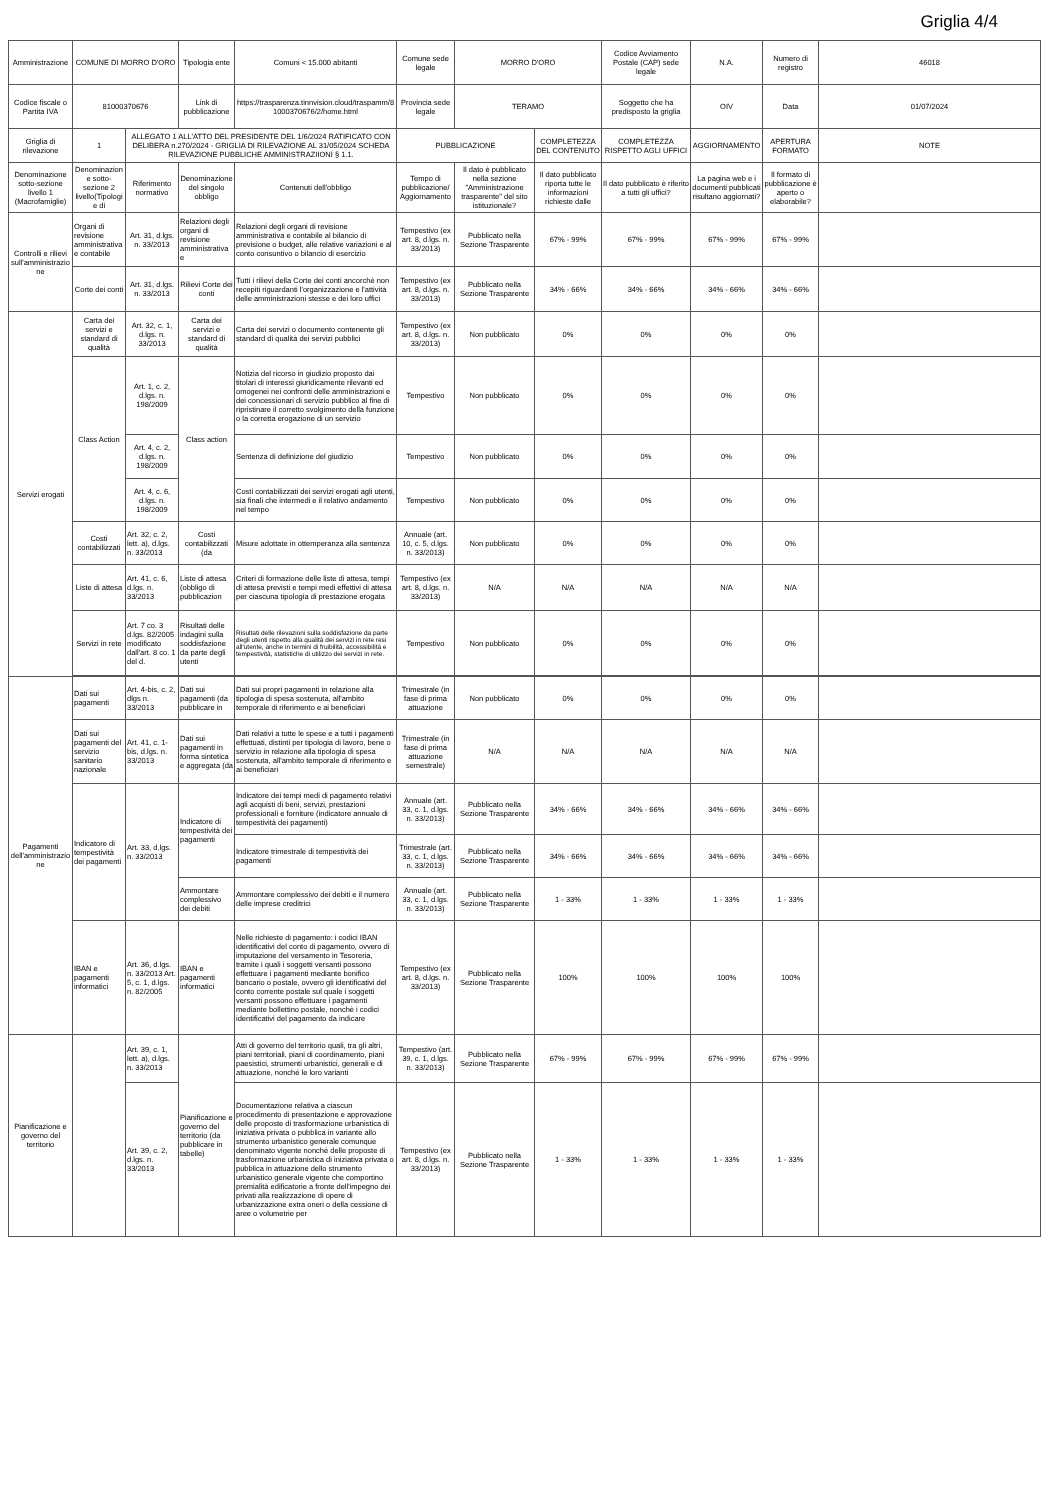Griglia 4/4
| Amministrazione | COMUNE DI MORRO D'ORO | | Tipologia ente | Comuni < 15.000 abitanti | Comune sede legale | MORRO D'ORO | | Codice Avviamento Postale (CAP) sede legale | N.A. | Numero di registro | 46018 |
| Codice fiscale o Partita IVA | 81000370676 | | Link di pubblicazione | https://trasparenza.tinnvision.cloud/traspamm/81000370676/2/home.html | Provincia sede legale | TERAMO | | Soggetto che ha predisposto la griglia | OIV | Data | 01/07/2024 |
| Griglia di rilevazione | 1 | ALLEGATO 1 ALL'ATTO DEL PRESIDENTE DEL 1/6/2024 RATIFICATO CON DELIBERA n.270/2024 - GRIGLIA DI RILEVAZIONE AL 31/05/2024 SCHEDA RILEVAZIONE PUBBLICHE AMMINISTRAZIIONI § 1.1. | | | PUBBLICAZIONE | | COMPLETEZZA DEL CONTENUTO | COMPLETEZZA RISPETTO AGLI UFFICI | AGGIORNAMENTO | APERTURA FORMATO | NOTE |
| Denominazione sotto-sezione livello 1 (Macrofamiglie) | Denominazione sotto-sezione 2 livello(Tipologie di | Riferimento normativo | Denominazione del singolo obbligo | Contenuti dell'obbligo | Tempo di pubblicazione/ Aggiornamento | Il dato è pubblicato nella sezione "Amministrazione trasparente" del sito istituzionale? | Il dato pubblicato riporta tutte le informazioni richieste dalle | Il dato pubblicato è riferito a tutti gli uffici? | La pagina web e i documenti pubblicati risultano aggiornati? | Il formato di pubblicazione è aperto o elaborabile? | |
| Controlli e rilievi sull'amministrazione | Organi di revisione amministrativa e contabile | Art. 31, d.lgs. n. 33/2013 | Relazioni degli organi di revisione amministrativa e | Relazioni degli organi di revisione amministrativa e contabile al bilancio di previsione o budget, alle relative variazioni e al conto consuntivo o bilancio di esercizio | Tempestivo (ex art. 8, d.lgs. n. 33/2013) | Pubblicato nella Sezione Trasparente | 67% - 99% | 67% - 99% | 67% - 99% | 67% - 99% | |
| | Corte dei conti | Art. 31, d.lgs. n. 33/2013 | Rilievi Corte dei conti | Tutti i rilievi della Corte dei conti ancorchè non recepiti riguardanti l'organizzazione e l'attività delle amministrazioni stesse e dei loro uffici | Tempestivo (ex art. 8, d.lgs. n. 33/2013) | Pubblicato nella Sezione Trasparente | 34% - 66% | 34% - 66% | 34% - 66% | 34% - 66% | |
| Servizi erogati | Carta dei servizi e standard di qualità | Art. 32, c. 1, d.lgs. n. 33/2013 | Carta dei servizi e standard di qualità | Carta dei servizi o documento contenente gli standard di qualità dei servizi pubblici | Tempestivo (ex art. 8, d.lgs. n. 33/2013) | Non pubblicato | 0% | 0% | 0% | 0% | |
| | Class Action | Art. 1, c. 2, d.lgs. n. 198/2009 | Class action | Notizia del ricorso in giudizio proposto dai titolari di interessi giuridicamente rilevanti ed omogenei nei confronti delle amministrazioni e dei concessionari di servizio pubblico al fine di ripristinare il corretto svolgimento della funzione o la corretta erogazione di un servizio | Tempestivo | Non pubblicato | 0% | 0% | 0% | 0% | |
| | | Art. 4, c. 2, d.lgs. n. 198/2009 | | Sentenza di definizione del giudizio | Tempestivo | Non pubblicato | 0% | 0% | 0% | 0% | |
| | | Art. 4, c. 6, d.lgs. n. 198/2009 | | Costi contabilizzati dei servizi erogati agli utenti, sia finali che intermedi e il relativo andamento nel tempo | Tempestivo | Non pubblicato | 0% | 0% | 0% | 0% | |
| | Costi contabilizzati | Art. 32, c. 2, lett. a), d.lgs. n. 33/2013 | Costi contabilizzati (da | Misure adottate in ottemperanza alla sentenza | Annuale (art. 10, c. 5, d.lgs. n. 33/2013) | Non pubblicato | 0% | 0% | 0% | 0% | |
| | Liste di attesa | Art. 41, c. 6, d.lgs. n. 33/2013 | Liste di attesa (obbligo di pubblicazion | Criteri di formazione delle liste di attesa, tempi di attesa previsti e tempi medi effettivi di attesa per ciascuna tipologia di prestazione erogata | Tempestivo (ex art. 8, d.lgs. n. 33/2013) | N/A | N/A | N/A | N/A | N/A | |
| | Servizi in rete | Art. 7 co. 3 d.lgs. 82/2005 modificato dall'art. 8 co. 1 del d. | Risultati delle indagini sulla soddisfazione da parte degli utenti | Risultati delle rilevazioni sulla soddisfazione da parte degli utenti rispetto alla qualità dei servizi in rete resi all'utente, anche in termini di fruibilità, accessibilità e tempestività, statistiche di utilizzo dei servizi in rete. | Tempestivo | Non pubblicato | 0% | 0% | 0% | 0% | |
| Pagamenti dell'amministrazione | Dati sui pagamenti | Art. 4-bis, c. 2, dlgs n. 33/2013 | Dati sui pagamenti (da pubblicare in | Dati sui propri pagamenti in relazione alla tipologia di spesa sostenuta, all'ambito temporale di riferimento e ai beneficiari | Trimestrale (in fase di prima attuazione | Non pubblicato | 0% | 0% | 0% | 0% | |
| | Dati sui pagamenti del servizio sanitario nazionale | Art. 41, c. 1-bis, d.lgs. n. 33/2013 | Dati sui pagamenti in forma sintetica e aggregata (da | Dati relativi a tutte le spese e a tutti i pagamenti effettuati, distinti per tipologia di lavoro, bene o servizio in relazione alla tipologia di spesa sostenuta, all'ambito temporale di riferimento e ai beneficiari | Trimestrale (in fase di prima attuazione semestrale) | N/A | N/A | N/A | N/A | N/A | |
| | Indicatore di tempestività dei pagamenti | Art. 33, d.lgs. n. 33/2013 | Indicatore di tempestività dei pagamenti | Indicatore dei tempi medi di pagamento relativi agli acquisti di beni, servizi, prestazioni professionali e forniture (indicatore annuale di tempestività dei pagamenti) | Annuale (art. 33, c. 1, d.lgs. n. 33/2013) | Pubblicato nella Sezione Trasparente | 34% - 66% | 34% - 66% | 34% - 66% | 34% - 66% | |
| | | | | Indicatore trimestrale di tempestività dei pagamenti | Trimestrale (art. 33, c. 1, d.lgs. n. 33/2013) | Pubblicato nella Sezione Trasparente | 34% - 66% | 34% - 66% | 34% - 66% | 34% - 66% | |
| | | | Ammontare complessivo dei debiti | Ammontare complessivo dei debiti e il numero delle imprese creditrici | Annuale (art. 33, c. 1, d.lgs. n. 33/2013) | Pubblicato nella Sezione Trasparente | 1 - 33% | 1 - 33% | 1 - 33% | 1 - 33% | |
| | IBAN e pagamenti informatici | Art. 36, d.lgs. n. 33/2013 Art. 5, c. 1, d.lgs. n. 82/2005 | IBAN e pagamenti informatici | Nelle richieste di pagamento: i codici IBAN identificativi del conto di pagamento, ovvero di imputazione del versamento in Tesoreria, tramite i quali i soggetti versanti possono effettuare i pagamenti mediante bonifico bancario o postale, ovvero gli identificativi del conto corrente postale sul quale i soggetti versanti possono effettuare i pagamenti mediante bollettino postale, nonchè i codici identificativi del pagamento da indicare | Tempestivo (ex art. 8, d.lgs. n. 33/2013) | Pubblicato nella Sezione Trasparente | 100% | 100% | 100% | 100% | |
| Pianificazione e governo del territorio | | Art. 39, c. 1, lett. a), d.lgs. n. 33/2013 | Pianificazione e governo del territorio (da pubblicare in tabelle) | Atti di governo del territorio quali, tra gli altri, piani territoriali, piani di coordinamento, piani paesistici, strumenti urbanistici, generali e di attuazione, nonché le loro varianti | Tempestivo (art. 39, c. 1, d.lgs. n. 33/2013) | Pubblicato nella Sezione Trasparente | 67% - 99% | 67% - 99% | 67% - 99% | 67% - 99% | |
| | | Art. 39, c. 2, d.lgs. n. 33/2013 | | Documentazione relativa a ciascun procedimento di presentazione e approvazione delle proposte di trasformazione urbanistica di iniziativa privata o pubblica in variante allo strumento urbanistico generale comunque denominato vigente nonché delle proposte di trasformazione urbanistica di iniziativa privata o pubblica in attuazione dello strumento urbanistico generale vigente che comportino premialità edificatorie a fronte dell'impegno dei privati alla realizzazione di opere di urbanizzazione extra oneri o della cessione di aree o volumetrie per | Tempestivo (ex art. 8, d.lgs. n. 33/2013) | Pubblicato nella Sezione Trasparente | 1 - 33% | 1 - 33% | 1 - 33% | 1 - 33% | |